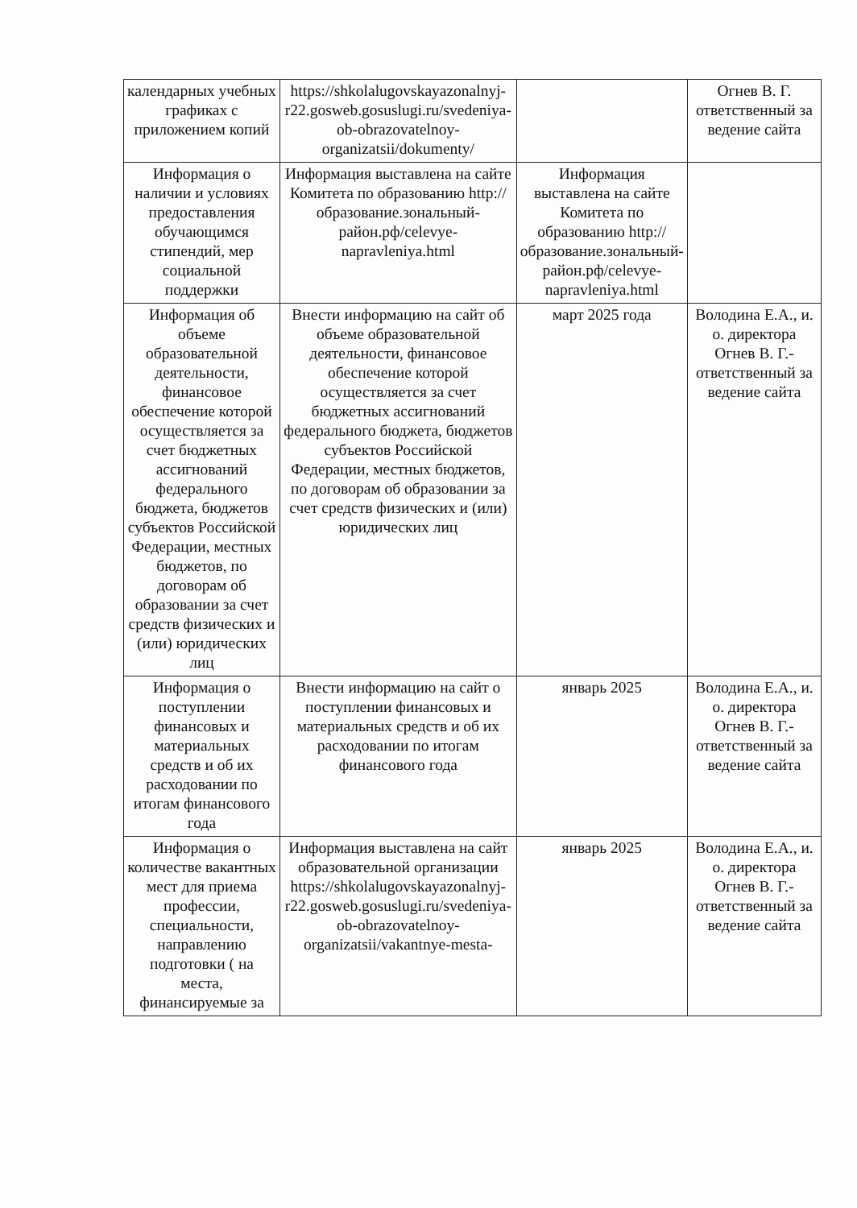| календарных учебных графиках с приложением копий | https://shkolalugovskayazonalnyj-r22.gosweb.gosuslugi.ru/svedeniya-ob-obrazovatelnoy-organizatsii/dokumenty/ | | Огнев В. Г. ответственный за ведение сайта |
| Информация о наличии и условиях предоставления обучающимся стипендий, мер социальной поддержки | Информация выставлена на сайте Комитета по образованию http://образование.зональный-район.рф/celevye-napravleniya.html | Информация выставлена на сайте Комитета по образованию http://образование.зональный-район.рф/celevye-napravleniya.html | |
| Информация об объеме образовательной деятельности, финансовое обеспечение которой осуществляется за счет бюджетных ассигнований федерального бюджета, бюджетов субъектов Российской Федерации, местных бюджетов, по договорам об образовании за счет средств физических и (или) юридических лиц | Внести информацию на сайт об объеме образовательной деятельности, финансовое обеспечение которой осуществляется за счет бюджетных ассигнований федерального бюджета, бюджетов субъектов Российской Федерации, местных бюджетов, по договорам об образовании за счет средств физических и (или) юридических лиц | март 2025 года | Володина Е.А., и. о. директора Огнев В. Г.-ответственный за ведение сайта |
| Информация о поступлении финансовых и материальных средств и об их расходовании по итогам финансового года | Внести информацию на сайт о поступлении финансовых и материальных средств и об их расходовании по итогам финансового года | январь 2025 | Володина Е.А., и. о. директора Огнев В. Г.-ответственный за ведение сайта |
| Информация о количестве вакантных мест для приема профессии, специальности, направлению подготовки ( на места, финансируемые за | Информация выставлена на сайт образовательной организации https://shkolalugovskayazonalnyj-r22.gosweb.gosuslugi.ru/svedeniya-ob-obrazovatelnoy-organizatsii/vakantnye-mesta- | январь 2025 | Володина Е.А., и. о. директора Огнев В. Г.-ответственный за ведение сайта |